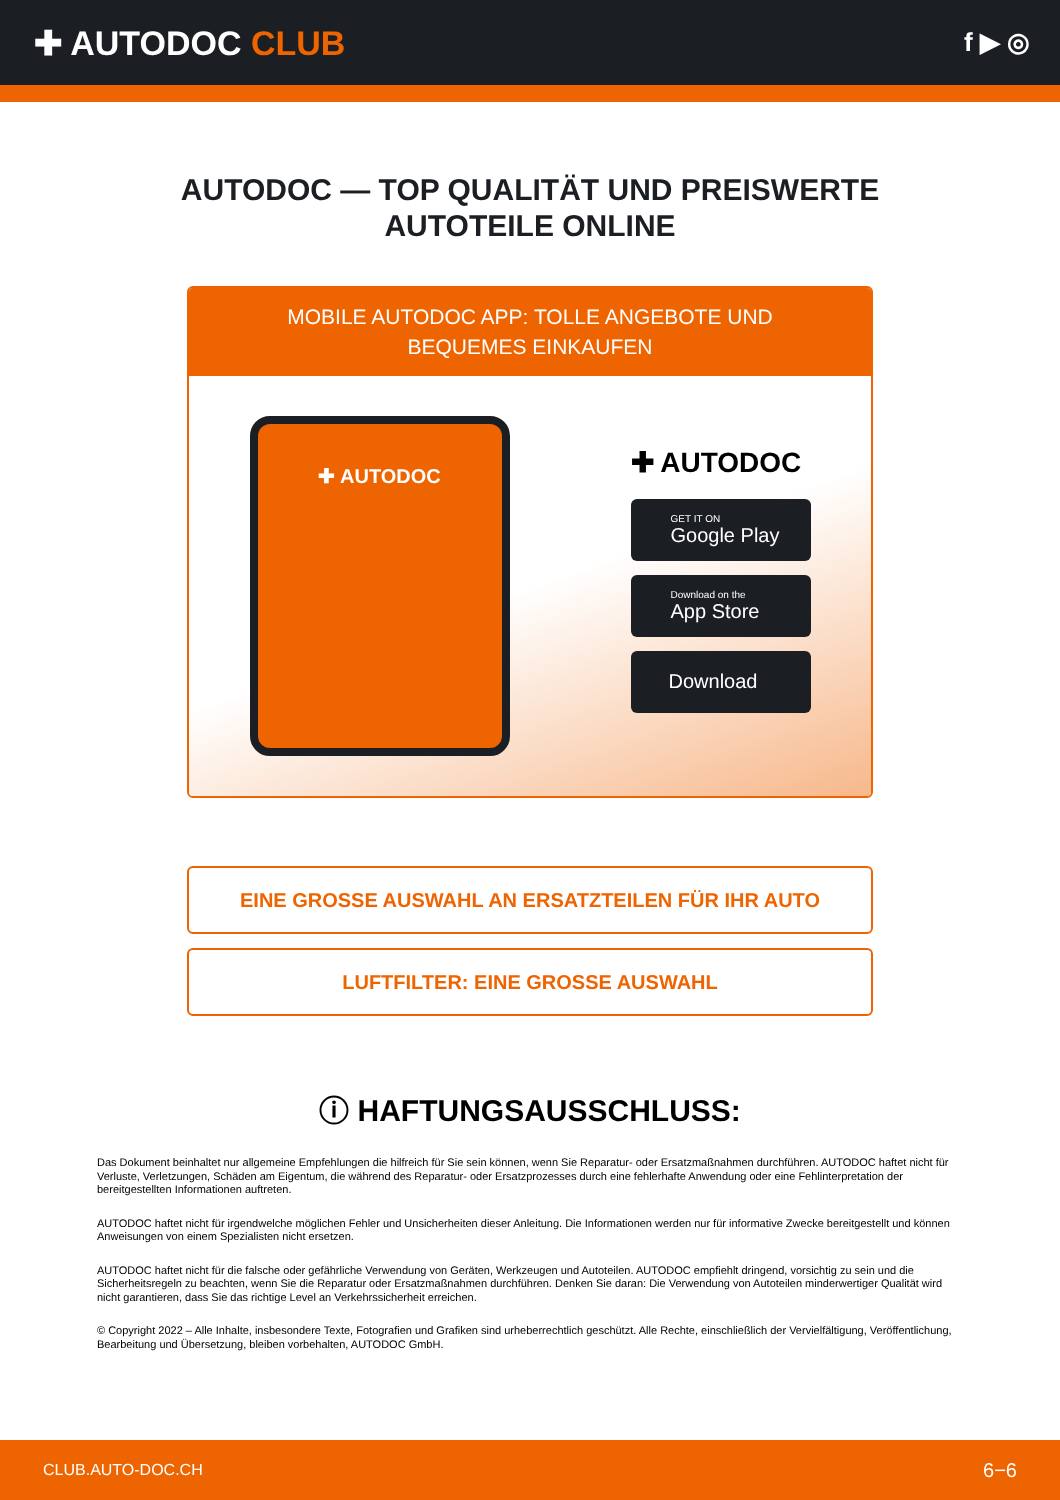✚ AUTODOC CLUB
f ▶ ◎
AUTODOC — TOP QUALITÄT UND PREISWERTE
AUTOTEILE ONLINE
MOBILE AUTODOC APP: TOLLE ANGEBOTE UND BEQUEMES EINKAUFEN
✚ AUTODOC
✚ AUTODOC
GET IT ON
Google Play
Download on the
App Store
Download
EINE GROSSE AUSWAHL AN ERSATZTEILEN FÜR IHR AUTO
LUFTFILTER: EINE GROSSE AUSWAHL
ⓘ HAFTUNGSAUSSCHLUSS:
Das Dokument beinhaltet nur allgemeine Empfehlungen die hilfreich für Sie sein können, wenn Sie Reparatur- oder Ersatzmaßnahmen durchführen. AUTODOC haftet nicht für Verluste, Verletzungen, Schäden am Eigentum, die während des Reparatur- oder Ersatzprozesses durch eine fehlerhafte Anwendung oder eine Fehlinterpretation der bereitgestellten Informationen auftreten.
AUTODOC haftet nicht für irgendwelche möglichen Fehler und Unsicherheiten dieser Anleitung. Die Informationen werden nur für informative Zwecke bereitgestellt und können Anweisungen von einem Spezialisten nicht ersetzen.
AUTODOC haftet nicht für die falsche oder gefährliche Verwendung von Geräten, Werkzeugen und Autoteilen. AUTODOC empfiehlt dringend, vorsichtig zu sein und die Sicherheitsregeln zu beachten, wenn Sie die Reparatur oder Ersatzmaßnahmen durchführen. Denken Sie daran: Die Verwendung von Autoteilen minderwertiger Qualität wird nicht garantieren, dass Sie das richtige Level an Verkehrssicherheit erreichen.
© Copyright 2022 – Alle Inhalte, insbesondere Texte, Fotografien und Grafiken sind urheberrechtlich geschützt. Alle Rechte, einschließlich der Vervielfältigung, Veröffentlichung, Bearbeitung und Übersetzung, bleiben vorbehalten, AUTODOC GmbH.
CLUB.AUTO-DOC.CH 6−6